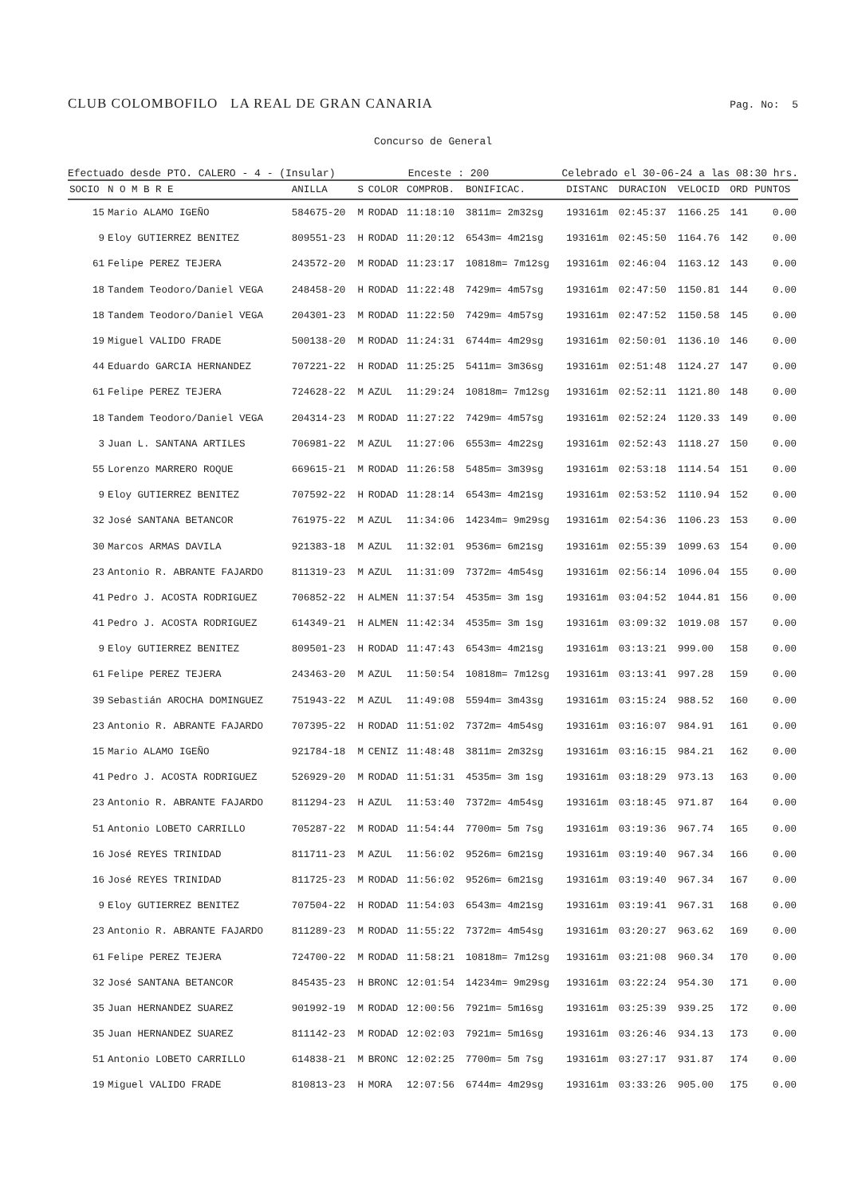CLUB COLOMBOFILO LA REAL DE GRAN CANARIA Pag. No: 5
Concurso de General
Efectuado desde PTO. CALERO - 4 - (Insular) Enceste : 200 Celebrado el 30-06-24 a las 08:30 hrs.
| SOCIO | N O M B R E | ANILLA | S | COLOR | COMPROB. | BONIFICAC. | DISTANC | DURACION | VELOCID | ORD | PUNTOS |
| --- | --- | --- | --- | --- | --- | --- | --- | --- | --- | --- | --- |
| 15 | Mario ALAMO IGEÑO | 584675-20 | M | RODAD | 11:18:10 | 3811m= 2m32sg | 193161m | 02:45:37 | 1166.25 | 141 | 0.00 |
| 9 | Eloy GUTIERREZ BENITEZ | 809551-23 | H | RODAD | 11:20:12 | 6543m= 4m21sg | 193161m | 02:45:50 | 1164.76 | 142 | 0.00 |
| 61 | Felipe PEREZ TEJERA | 243572-20 | M | RODAD | 11:23:17 | 10818m= 7m12sg | 193161m | 02:46:04 | 1163.12 | 143 | 0.00 |
| 18 | Tandem Teodoro/Daniel VEGA | 248458-20 | H | RODAD | 11:22:48 | 7429m= 4m57sg | 193161m | 02:47:50 | 1150.81 | 144 | 0.00 |
| 18 | Tandem Teodoro/Daniel VEGA | 204301-23 | M | RODAD | 11:22:50 | 7429m= 4m57sg | 193161m | 02:47:52 | 1150.58 | 145 | 0.00 |
| 19 | Miguel VALIDO FRADE | 500138-20 | M | RODAD | 11:24:31 | 6744m= 4m29sg | 193161m | 02:50:01 | 1136.10 | 146 | 0.00 |
| 44 | Eduardo GARCIA HERNANDEZ | 707221-22 | H | RODAD | 11:25:25 | 5411m= 3m36sg | 193161m | 02:51:48 | 1124.27 | 147 | 0.00 |
| 61 | Felipe PEREZ TEJERA | 724628-22 | M | AZUL | 11:29:24 | 10818m= 7m12sg | 193161m | 02:52:11 | 1121.80 | 148 | 0.00 |
| 18 | Tandem Teodoro/Daniel VEGA | 204314-23 | M | RODAD | 11:27:22 | 7429m= 4m57sg | 193161m | 02:52:24 | 1120.33 | 149 | 0.00 |
| 3 | Juan L. SANTANA ARTILES | 706981-22 | M | AZUL | 11:27:06 | 6553m= 4m22sg | 193161m | 02:52:43 | 1118.27 | 150 | 0.00 |
| 55 | Lorenzo MARRERO ROQUE | 669615-21 | M | RODAD | 11:26:58 | 5485m= 3m39sg | 193161m | 02:53:18 | 1114.54 | 151 | 0.00 |
| 9 | Eloy GUTIERREZ BENITEZ | 707592-22 | H | RODAD | 11:28:14 | 6543m= 4m21sg | 193161m | 02:53:52 | 1110.94 | 152 | 0.00 |
| 32 | José SANTANA BETANCOR | 761975-22 | M | AZUL | 11:34:06 | 14234m= 9m29sg | 193161m | 02:54:36 | 1106.23 | 153 | 0.00 |
| 30 | Marcos ARMAS DAVILA | 921383-18 | M | AZUL | 11:32:01 | 9536m= 6m21sg | 193161m | 02:55:39 | 1099.63 | 154 | 0.00 |
| 23 | Antonio R. ABRANTE FAJARDO | 811319-23 | M | AZUL | 11:31:09 | 7372m= 4m54sg | 193161m | 02:56:14 | 1096.04 | 155 | 0.00 |
| 41 | Pedro J. ACOSTA RODRIGUEZ | 706852-22 | H | ALMEN | 11:37:54 | 4535m= 3m 1sg | 193161m | 03:04:52 | 1044.81 | 156 | 0.00 |
| 41 | Pedro J. ACOSTA RODRIGUEZ | 614349-21 | H | ALMEN | 11:42:34 | 4535m= 3m 1sg | 193161m | 03:09:32 | 1019.08 | 157 | 0.00 |
| 9 | Eloy GUTIERREZ BENITEZ | 809501-23 | H | RODAD | 11:47:43 | 6543m= 4m21sg | 193161m | 03:13:21 | 999.00 | 158 | 0.00 |
| 61 | Felipe PEREZ TEJERA | 243463-20 | M | AZUL | 11:50:54 | 10818m= 7m12sg | 193161m | 03:13:41 | 997.28 | 159 | 0.00 |
| 39 | Sebastián AROCHA DOMINGUEZ | 751943-22 | M | AZUL | 11:49:08 | 5594m= 3m43sg | 193161m | 03:15:24 | 988.52 | 160 | 0.00 |
| 23 | Antonio R. ABRANTE FAJARDO | 707395-22 | H | RODAD | 11:51:02 | 7372m= 4m54sg | 193161m | 03:16:07 | 984.91 | 161 | 0.00 |
| 15 | Mario ALAMO IGEÑO | 921784-18 | M | CENIZ | 11:48:48 | 3811m= 2m32sg | 193161m | 03:16:15 | 984.21 | 162 | 0.00 |
| 41 | Pedro J. ACOSTA RODRIGUEZ | 526929-20 | M | RODAD | 11:51:31 | 4535m= 3m 1sg | 193161m | 03:18:29 | 973.13 | 163 | 0.00 |
| 23 | Antonio R. ABRANTE FAJARDO | 811294-23 | H | AZUL | 11:53:40 | 7372m= 4m54sg | 193161m | 03:18:45 | 971.87 | 164 | 0.00 |
| 51 | Antonio LOBETO CARRILLO | 705287-22 | M | RODAD | 11:54:44 | 7700m= 5m 7sg | 193161m | 03:19:36 | 967.74 | 165 | 0.00 |
| 16 | José REYES TRINIDAD | 811711-23 | M | AZUL | 11:56:02 | 9526m= 6m21sg | 193161m | 03:19:40 | 967.34 | 166 | 0.00 |
| 16 | José REYES TRINIDAD | 811725-23 | M | RODAD | 11:56:02 | 9526m= 6m21sg | 193161m | 03:19:40 | 967.34 | 167 | 0.00 |
| 9 | Eloy GUTIERREZ BENITEZ | 707504-22 | H | RODAD | 11:54:03 | 6543m= 4m21sg | 193161m | 03:19:41 | 967.31 | 168 | 0.00 |
| 23 | Antonio R. ABRANTE FAJARDO | 811289-23 | M | RODAD | 11:55:22 | 7372m= 4m54sg | 193161m | 03:20:27 | 963.62 | 169 | 0.00 |
| 61 | Felipe PEREZ TEJERA | 724700-22 | M | RODAD | 11:58:21 | 10818m= 7m12sg | 193161m | 03:21:08 | 960.34 | 170 | 0.00 |
| 32 | José SANTANA BETANCOR | 845435-23 | H | BRONC | 12:01:54 | 14234m= 9m29sg | 193161m | 03:22:24 | 954.30 | 171 | 0.00 |
| 35 | Juan HERNANDEZ SUAREZ | 901992-19 | M | RODAD | 12:00:56 | 7921m= 5m16sg | 193161m | 03:25:39 | 939.25 | 172 | 0.00 |
| 35 | Juan HERNANDEZ SUAREZ | 811142-23 | M | RODAD | 12:02:03 | 7921m= 5m16sg | 193161m | 03:26:46 | 934.13 | 173 | 0.00 |
| 51 | Antonio LOBETO CARRILLO | 614838-21 | M | BRONC | 12:02:25 | 7700m= 5m 7sg | 193161m | 03:27:17 | 931.87 | 174 | 0.00 |
| 19 | Miguel VALIDO FRADE | 810813-23 | H | MORA | 12:07:56 | 6744m= 4m29sg | 193161m | 03:33:26 | 905.00 | 175 | 0.00 |